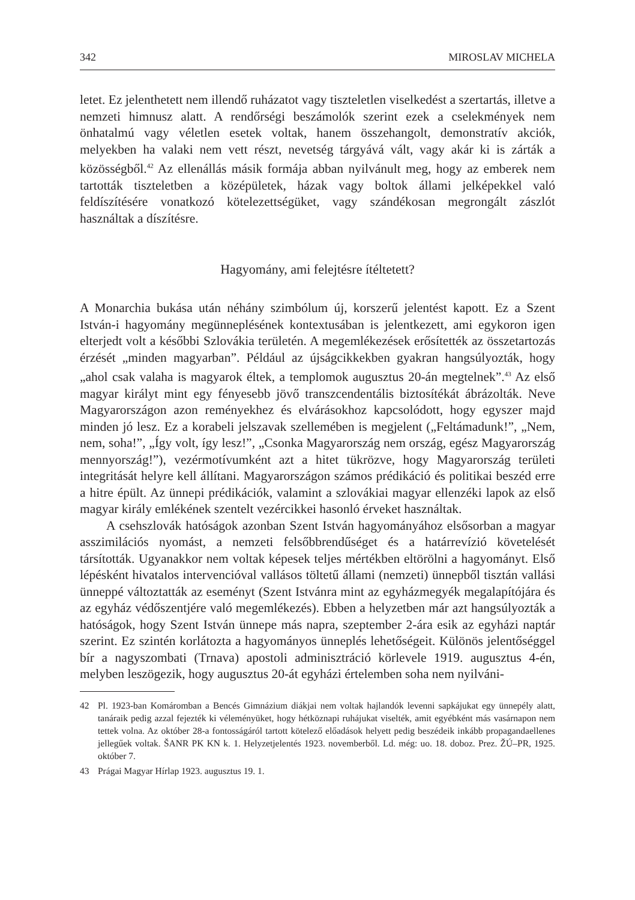342 MIROSLAV MICHELA
letet. Ez jelenthetett nem illendő ruházatot vagy tiszteletlen viselkedést a szertartás, illetve a nemzeti himnusz alatt. A rendőrségi beszámolók szerint ezek a cselekmények nem önhatalmú vagy véletlen esetek voltak, hanem összehangolt, demonstratív akciók, melyekben ha valaki nem vett részt, nevetség tárgyává vált, vagy akár ki is zárták a közösségből.<sup>42</sup> Az ellenállás másik formája abban nyilvánult meg, hogy az emberek nem tartották tiszteletben a középületek, házak vagy boltok állami jelképekkel való feldíszítésére vonatkozó kötelezettségüket, vagy szándékosan megrongált zászlót használtak a díszítésre.
Hagyomány, ami felejtésre ítéltetett?
A Monarchia bukása után néhány szimbólum új, korszerű jelentést kapott. Ez a Szent István-i hagyomány megünneplésének kontextusában is jelentkezett, ami egykoron igen elterjedt volt a későbbi Szlovákia területén. A megemlékezések erősítették az összetartozás érzését „minden magyarban”. Például az újságcikkekben gyakran hangsúlyozták, hogy „ahol csak valaha is magyarok éltek, a templomok augusztus 20-án megtelnek”.<sup>43</sup> Az első magyar királyt mint egy fényesebb jövő transzcendentális biztosítékát ábrázolták. Neve Magyarországon azon reményekhez és elvárásokhoz kapcsolódott, hogy egyszer majd minden jó lesz. Ez a korabeli jelszavak szellemében is megjelent („Feltámadunk!”, „Nem, nem, soha!”, „Így volt, így lesz!”, „Csonka Magyarország nem ország, egész Magyarország mennyország!”), vezérmotívumként azt a hitet tükrözve, hogy Magyarország területi integritását helyre kell állítani. Magyarországon számos prédikáció és politikai beszéd erre a hitre épült. Az ünnepi prédikációk, valamint a szlovákiai magyar ellenzéki lapok az első magyar király emlékének szentelt vezércikkei hasonló érveket használtak.
A csehszlovák hatóságok azonban Szent István hagyományához elsősorban a magyar asszimilációs nyomást, a nemzeti felsőbbrendűséget és a határrevízió követelését társították. Ugyanakkor nem voltak képesek teljes mértékben eltörölni a hagyományt. Első lépésként hivatalos intervencióval vallásos töltetű állami (nemzeti) ünnepből tisztán vallási ünneppé változtatták az eseményt (Szent Istvánra mint az egyházmegyék megalapítójára és az egyház védőszentjére való megemlékezés). Ebben a helyzetben már azt hangsúlyozták a hatóságok, hogy Szent István ünnepe más napra, szeptember 2-ára esik az egyházi naptár szerint. Ez szintén korlátozta a hagyományos ünneplés lehetőségeit. Különös jelentőséggel bír a nagyszombati (Trnava) apostoli adminisztráció körlevele 1919. augusztus 4-én, melyben leszögezik, hogy augusztus 20-át egyházi értelemben soha nem nyilváni-
42 Pl. 1923-ban Komáromban a Bencés Gimnázium diákjai nem voltak hajlandók levenni sapkájukat egy ünnepély alatt, tanáraik pedig azzal fejezték ki véleményüket, hogy hétköznapi ruhájukat viselték, amit egyébként más vasárnapon nem tettek volna. Az október 28-a fontosságáról tartott kötelező előadások helyett pedig beszédeik inkább propagandaellenes jellegűek voltak. ŠANR PK KN k. 1. Helyzetjelentés 1923. novemberből. Ld. még: uo. 18. doboz. Prez. ŽÚ–PR, 1925. október 7.
43 Prágai Magyar Hírlap 1923. augusztus 19. 1.